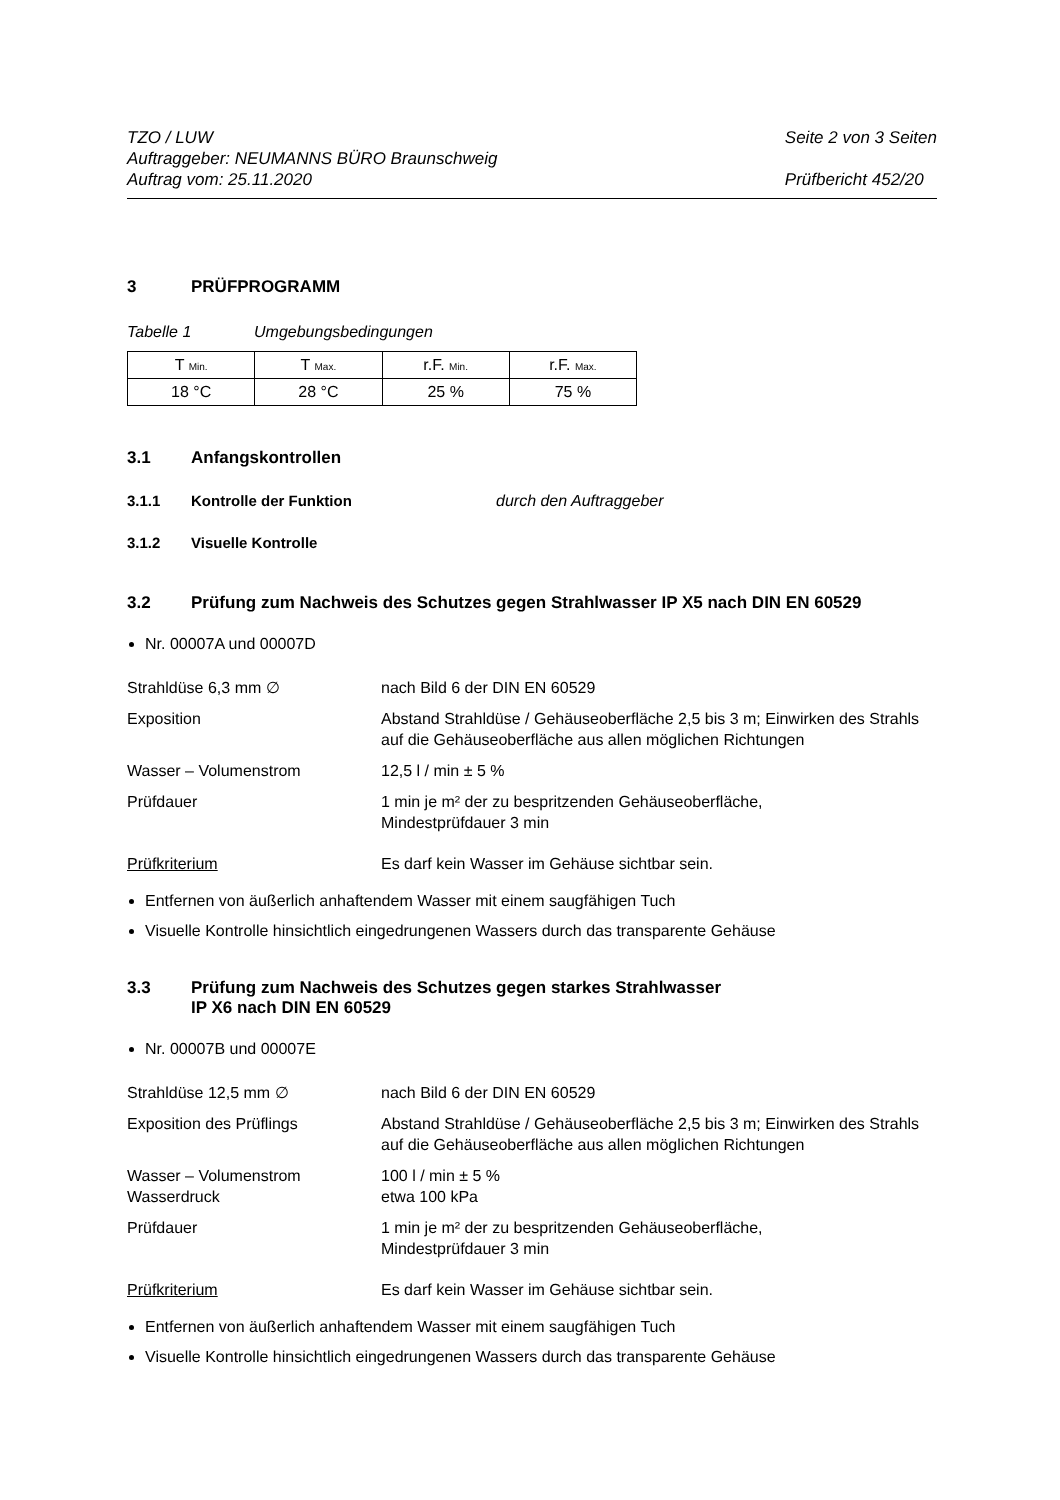TZO / LUW
Auftraggeber: NEUMANNS BÜRO Braunschweig
Auftrag vom: 25.11.2020
Seite 2 von 3 Seiten
Prüfbericht 452/20
3 PRÜFPROGRAMM
Tabelle 1 Umgebungsbedingungen
| T Min. | T Max. | r.F. Min. | r.F. Max. |
| 18 °C | 28 °C | 25 % | 75 % |
3.1 Anfangskontrollen
3.1.1 Kontrolle der Funktion durch den Auftraggeber
3.1.2 Visuelle Kontrolle
3.2 Prüfung zum Nachweis des Schutzes gegen Strahlwasser IP X5 nach DIN EN 60529
Nr. 00007A und 00007D
Strahldüse 6,3 mm ∅ nach Bild 6 der DIN EN 60529
Exposition Abstand Strahldüse / Gehäuseoberfläche 2,5 bis 3 m; Einwirken des Strahls auf die Gehäuseoberfläche aus allen möglichen Richtungen
Wasser – Volumenstrom 12,5 l / min ± 5 %
Prüfdauer 1 min je m² der zu bespritzenden Gehäuseoberfläche,
Mindestprüfdauer 3 min
Prüfkriterium Es darf kein Wasser im Gehäuse sichtbar sein.
Entfernen von äußerlich anhaftendem Wasser mit einem saugfähigen Tuch
Visuelle Kontrolle hinsichtlich eingedrungenen Wassers durch das transparente Gehäuse
3.3 Prüfung zum Nachweis des Schutzes gegen starkes Strahlwasser
IP X6 nach DIN EN 60529
Nr. 00007B und 00007E
Strahldüse 12,5 mm ∅ nach Bild 6 der DIN EN 60529
Exposition des Prüflings Abstand Strahldüse / Gehäuseoberfläche 2,5 bis 3 m; Einwirken des Strahls auf die Gehäuseoberfläche aus allen möglichen Richtungen
Wasser – Volumenstrom
Wasserdruck
100 l / min ± 5 %
etwa 100 kPa
Prüfdauer 1 min je m² der zu bespritzenden Gehäuseoberfläche,
Mindestprüfdauer 3 min
Prüfkriterium Es darf kein Wasser im Gehäuse sichtbar sein.
Entfernen von äußerlich anhaftendem Wasser mit einem saugfähigen Tuch
Visuelle Kontrolle hinsichtlich eingedrungenen Wassers durch das transparente Gehäuse